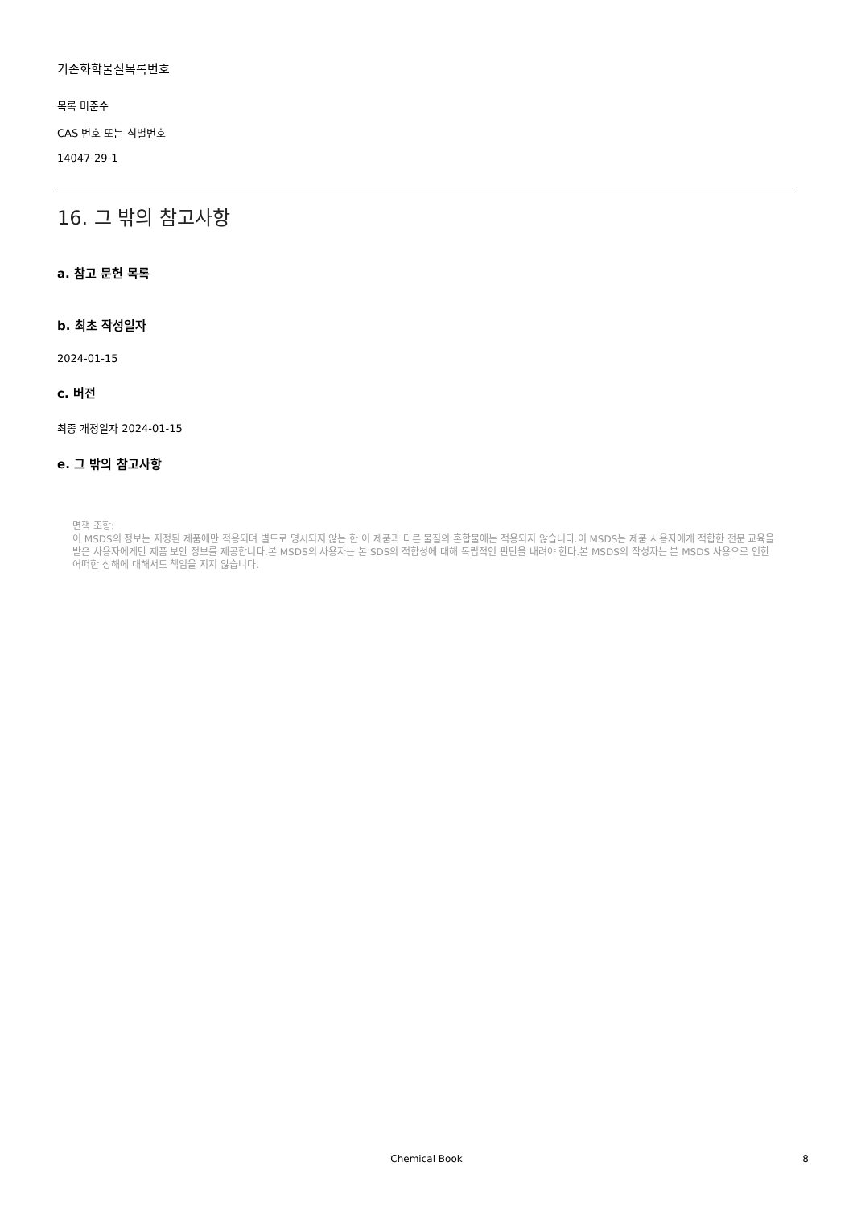기존화학물질목록번호
목록 미준수
CAS 번호 또는 식별번호
14047-29-1
16. 그 밖의 참고사항
a. 참고 문헌 목록
b. 최초 작성일자
2024-01-15
c. 버전
최종 개정일자 2024-01-15
e. 그 밖의 참고사항
면책 조항:
이 MSDS의 정보는 지정된 제품에만 적용되며 별도로 명시되지 않는 한 이 제품과 다른 물질의 혼합물에는 적용되지 않습니다.이 MSDS는 제품 사용자에게 적합한 전문 교육을 받은 사용자에게만 제품 보안 정보를 제공합니다.본 MSDS의 사용자는 본 SDS의 적합성에 대해 독립적인 판단을 내려야 한다.본 MSDS의 작성자는 본 MSDS 사용으로 인한 어떠한 상해에 대해서도 책임을 지지 않습니다.
Chemical Book
8